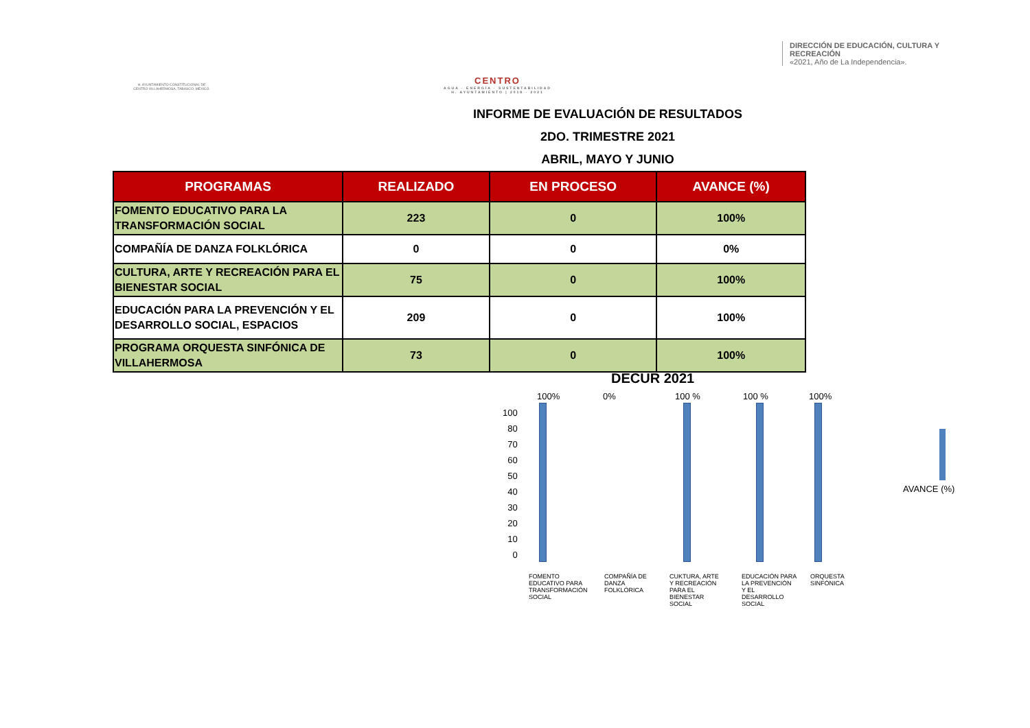H. AYUNTAMIENTO CONSTITUCIONAL DE CENTRO VILLAHERMOSA, TABASCO, MÉXICO.
CENTRO
AGUA · ENERGÍA · SUSTENTABILIDAD
H. AYUNTAMIENTO | 2018 · 2021
DIRECCIÓN DE EDUCACIÓN, CULTURA Y RECREACIÓN
«2021, Año de La Independencia».
INFORME DE EVALUACIÓN DE RESULTADOS
2DO. TRIMESTRE 2021
ABRIL, MAYO Y JUNIO
| PROGRAMAS | REALIZADO | EN PROCESO | AVANCE (%) |
| --- | --- | --- | --- |
| FOMENTO EDUCATIVO PARA LA TRANSFORMACIÓN SOCIAL | 223 | 0 | 100% |
| COMPAÑÍA DE DANZA FOLKLÓRICA | 0 | 0 | 0% |
| CULTURA, ARTE Y RECREACIÓN PARA EL BIENESTAR SOCIAL | 75 | 0 | 100% |
| EDUCACIÓN PARA LA PREVENCIÓN Y EL DESARROLLO SOCIAL, ESPACIOS | 209 | 0 | 100% |
| PROGRAMA ORQUESTA SINFÓNICA DE VILLAHERMOSA | 73 | 0 | 100% |
DECUR 2021
100
80
70
60
50
40
30
20
10
0
100% 0% 100 % 100 % 100%
FOMENTO EDUCATIVO PARA TRANSFORMACIÓN SOCIAL
COMPAÑÍA DE DANZA FOLKLÓRICA
CUKTURA, ARTE Y RECREACIÓN PARA EL BIENESTAR SOCIAL
EDUCACIÓN PARA LA PREVENCIÓN Y EL DESARROLLO SOCIAL
ORQUESTA SINFÓNICA
AVANCE (%)